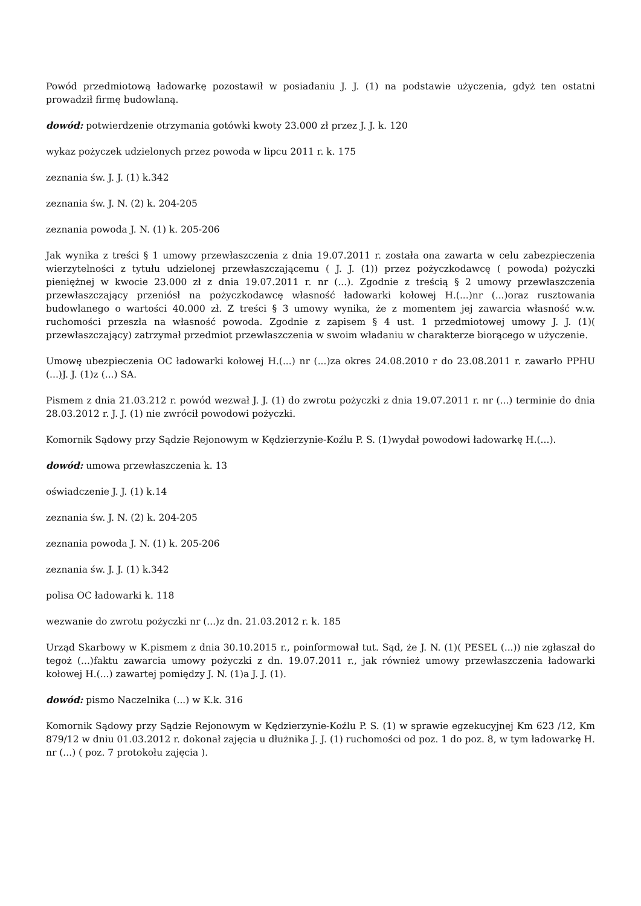Powód przedmiotową ładowarkę pozostawił w posiadaniu J. J. (1) na podstawie użyczenia, gdyż ten ostatni prowadził firmę budowlaną.
dowód: potwierdzenie otrzymania gotówki kwoty 23.000 zł przez J. J. k. 120
wykaz pożyczek udzielonych przez powoda w lipcu 2011 r. k. 175
zeznania św. J. J. (1) k.342
zeznania św. J. N. (2) k. 204-205
zeznania powoda J. N. (1) k. 205-206
Jak wynika z treści § 1 umowy przewłaszczenia z dnia 19.07.2011 r. została ona zawarta w celu zabezpieczenia wierzytelności z tytułu udzielonej przewłaszczającemu ( J. J. (1)) przez pożyczkodawcę ( powoda) pożyczki pieniężnej w kwocie 23.000 zł z dnia 19.07.2011 r. nr (...). Zgodnie z treścią § 2 umowy przewłaszczenia przewłaszczający przeniósł na pożyczkodawcę własność ładowarki kołowej H.(...)nr (...)oraz rusztowania budowlanego o wartości 40.000 zł. Z treści § 3 umowy wynika, że z momentem jej zawarcia własność w.w. ruchomości przeszła na własność powoda. Zgodnie z zapisem § 4 ust. 1 przedmiotowej umowy J. J. (1)( przewłaszczający) zatrzymał przedmiot przewłaszczenia w swoim władaniu w charakterze biorącego w użyczenie.
Umowę ubezpieczenia OC ładowarki kołowej H.(...) nr (...)za okres 24.08.2010 r do 23.08.2011 r. zawarło PPHU (...)J. J. (1)z (...) SA.
Pismem z dnia 21.03.212 r. powód wezwał J. J. (1) do zwrotu pożyczki z dnia 19.07.2011 r. nr (...) terminie do dnia 28.03.2012 r. J. J. (1) nie zwrócił powodowi pożyczki.
Komornik Sądowy przy Sądzie Rejonowym w Kędzierzynie-Koźlu P. S. (1)wydał powodowi ładowarkę H.(...).
dowód: umowa przewłaszczenia k. 13
oświadczenie J. J. (1) k.14
zeznania św. J. N. (2) k. 204-205
zeznania powoda J. N. (1) k. 205-206
zeznania św. J. J. (1) k.342
polisa OC ładowarki k. 118
wezwanie do zwrotu pożyczki nr (...)z dn. 21.03.2012 r. k. 185
Urząd Skarbowy w K.pismem z dnia 30.10.2015 r., poinformował tut. Sąd, że J. N. (1)( PESEL (...)) nie zgłaszał do tegoż (...)faktu zawarcia umowy pożyczki z dn. 19.07.2011 r., jak również umowy przewłaszczenia ładowarki kołowej H.(...) zawartej pomiędzy J. N. (1)a J. J. (1).
dowód: pismo Naczelnika (...) w K.k. 316
Komornik Sądowy przy Sądzie Rejonowym w Kędzierzynie-Koźlu P. S. (1) w sprawie egzekucyjnej Km 623 /12, Km 879/12 w dniu 01.03.2012 r. dokonał zajęcia u dłużnika J. J. (1) ruchomości od poz. 1 do poz. 8, w tym ładowarkę H. nr (...) ( poz. 7 protokołu zajęcia ).